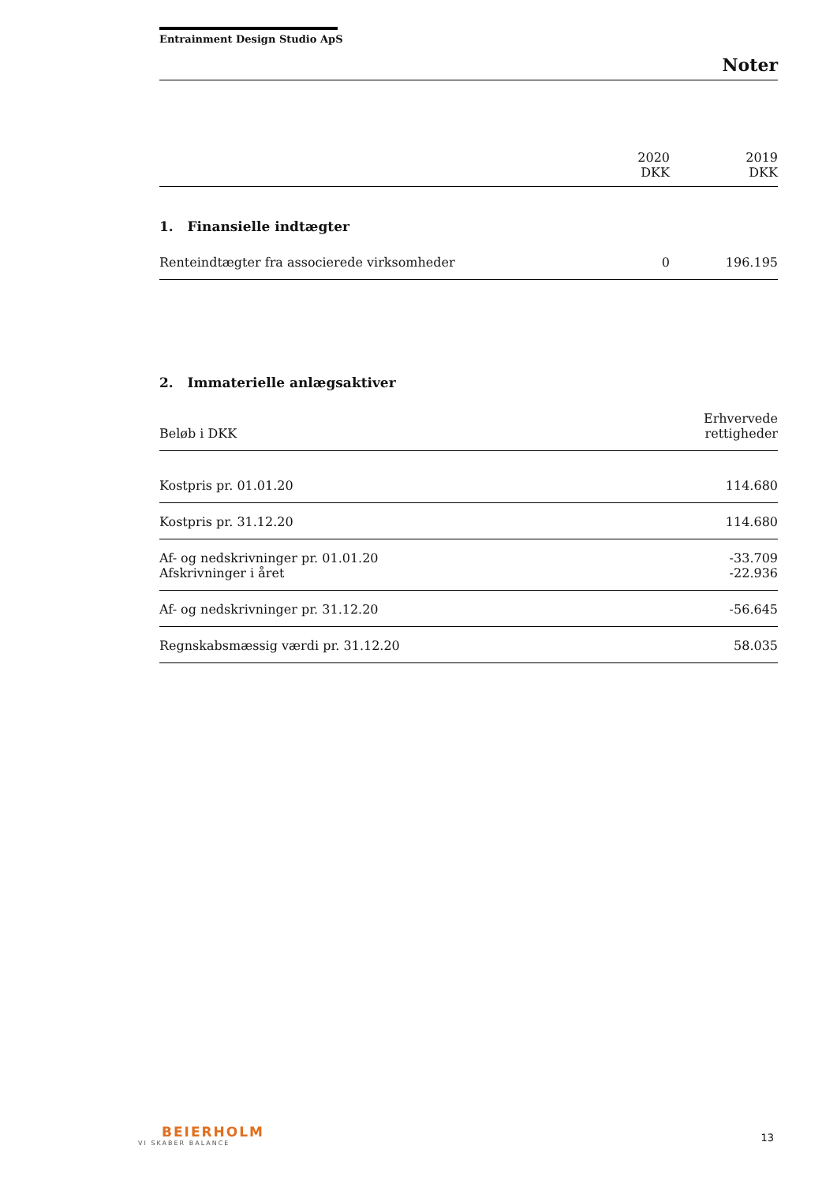Entrainment Design Studio ApS
Noter
| | 2020 DKK | 2019 DKK |
1. Finansielle indtægter
| Renteindtægter fra associerede virksomheder | 0 | 196.195 |
2. Immaterielle anlægsaktiver
| Beløb i DKK | Erhvervede rettigheder |
| Kostpris pr. 01.01.20 | 114.680 |
| Kostpris pr. 31.12.20 | 114.680 |
| Af- og nedskrivninger pr. 01.01.20 Afskrivninger i året | -33.709 -22.936 |
| Af- og nedskrivninger pr. 31.12.20 | -56.645 |
| Regnskabsmæssig værdi pr. 31.12.20 | 58.035 |
BEIERHOLM
VI SKABER BALANCE
13